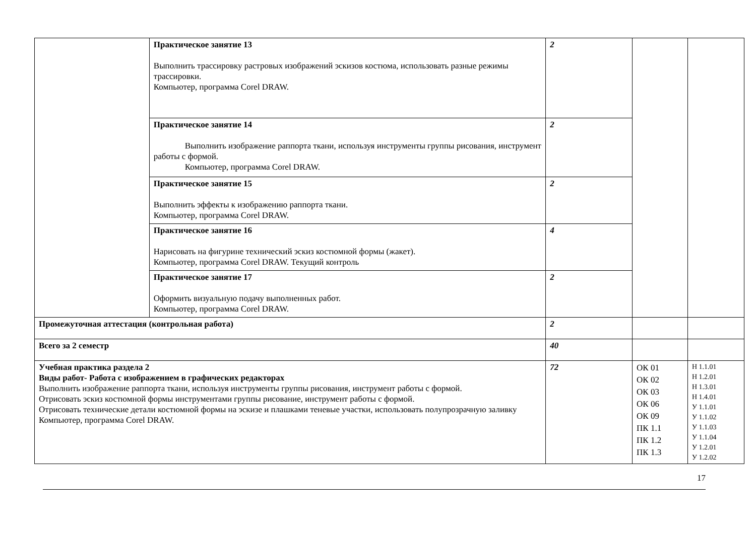| | Практическое занятие 13 Выполнить трассировку растровых изображений эскизов костюма, использовать разные режимы трассировки. Компьютер, программа Corel DRAW. | 2 | | |
| | Практическое занятие 14 Выполнить изображение раппорта ткани, используя инструменты группы рисования, инструмент работы с формой. Компьютер, программа Corel DRAW. | 2 | | |
| | Практическое занятие 15 Выполнить эффекты к изображению раппорта ткани. Компьютер, программа Corel DRAW. | 2 | | |
| | Практическое занятие 16 Нарисовать на фигурине технический эскиз костюмной формы (жакет). Компьютер, программа Corel DRAW. Текущий контроль | 4 | | |
| | Практическое занятие 17 Оформить визуальную подачу выполненных работ. Компьютер, программа Corel DRAW. | 2 | | |
| Промежуточная аттестация (контрольная работа) | | 2 | | |
| Всего за 2 семестр | | 40 | | |
| Учебная практика раздела 2 Виды работ- Работа с изображением в графических редакторах Выполнить изображение раппорта ткани, используя инструменты группы рисования, инструмент работы с формой. Отрисовать эскиз костюмной формы инструментами группы рисование, инструмент работы с формой. Отрисовать технические детали костюмной формы на эскизе и плашками теневые участки, использовать полупрозрачную заливку Компьютер, программа Corel DRAW. | | 72 | ОК 01 ОК 02 ОК 03 ОК 06 ОК 09 ПК 1.1 ПК 1.2 ПК 1.3 | Н 1.1.01 Н 1.2.01 Н 1.3.01 Н 1.4.01 У 1.1.01 У 1.1.02 У 1.1.03 У 1.1.04 У 1.2.01 У 1.2.02 |
17